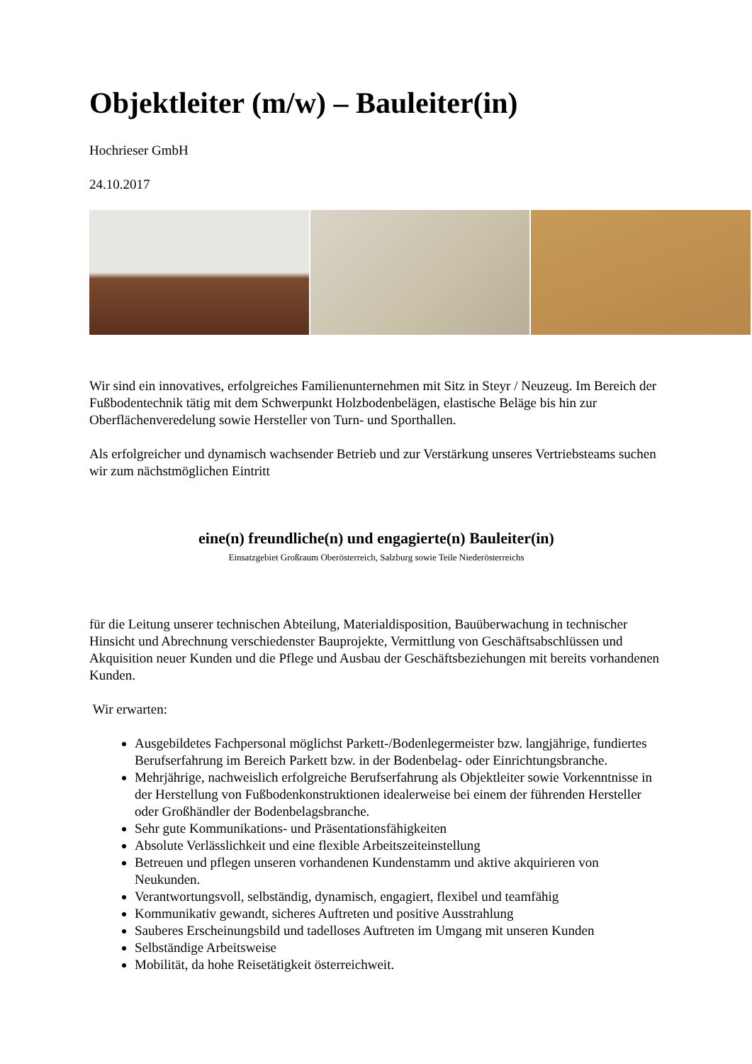Objektleiter (m/w) – Bauleiter(in)
Hochrieser GmbH
24.10.2017
Wir sind ein innovatives, erfolgreiches Familienunternehmen mit Sitz in Steyr / Neuzeug. Im Bereich der Fußbodentechnik tätig mit dem Schwerpunkt Holzbodenbelägen, elastische Beläge bis hin zur Oberflächenveredelung sowie Hersteller von Turn- und Sporthallen.
Als erfolgreicher und dynamisch wachsender Betrieb und zur Verstärkung unseres Vertriebsteams suchen wir zum nächstmöglichen Eintritt
eine(n) freundliche(n) und engagierte(n) Bauleiter(in)
Einsatzgebiet Großraum Oberösterreich, Salzburg sowie Teile Niederösterreichs
für die Leitung unserer technischen Abteilung, Materialdisposition, Bauüberwachung in technischer Hinsicht und Abrechnung verschiedenster Bauprojekte, Vermittlung von Geschäftsabschlüssen und Akquisition neuer Kunden und die Pflege und Ausbau der Geschäftsbeziehungen mit bereits vorhandenen Kunden.
Wir erwarten:
Ausgebildetes Fachpersonal möglichst Parkett-/Bodenlegermeister bzw. langjährige, fundiertes Berufserfahrung im Bereich Parkett bzw. in der Bodenbelag- oder Einrichtungsbranche.
Mehrjährige, nachweislich erfolgreiche Berufserfahrung als Objektleiter sowie Vorkenntnisse in der Herstellung von Fußbodenkonstruktionen idealerweise bei einem der führenden Hersteller oder Großhändler der Bodenbelagsbranche.
Sehr gute Kommunikations- und Präsentationsfähigkeiten
Absolute Verlässlichkeit und eine flexible Arbeitszeiteinstellung
Betreuen und pflegen unseren vorhandenen Kundenstamm und aktive akquirieren von Neukunden.
Verantwortungsvoll, selbständig, dynamisch, engagiert, flexibel und teamfähig
Kommunikativ gewandt, sicheres Auftreten und positive Ausstrahlung
Sauberes Erscheinungsbild und tadelloses Auftreten im Umgang mit unseren Kunden
Selbständige Arbeitsweise
Mobilität, da hohe Reisetätigkeit österreichweit.